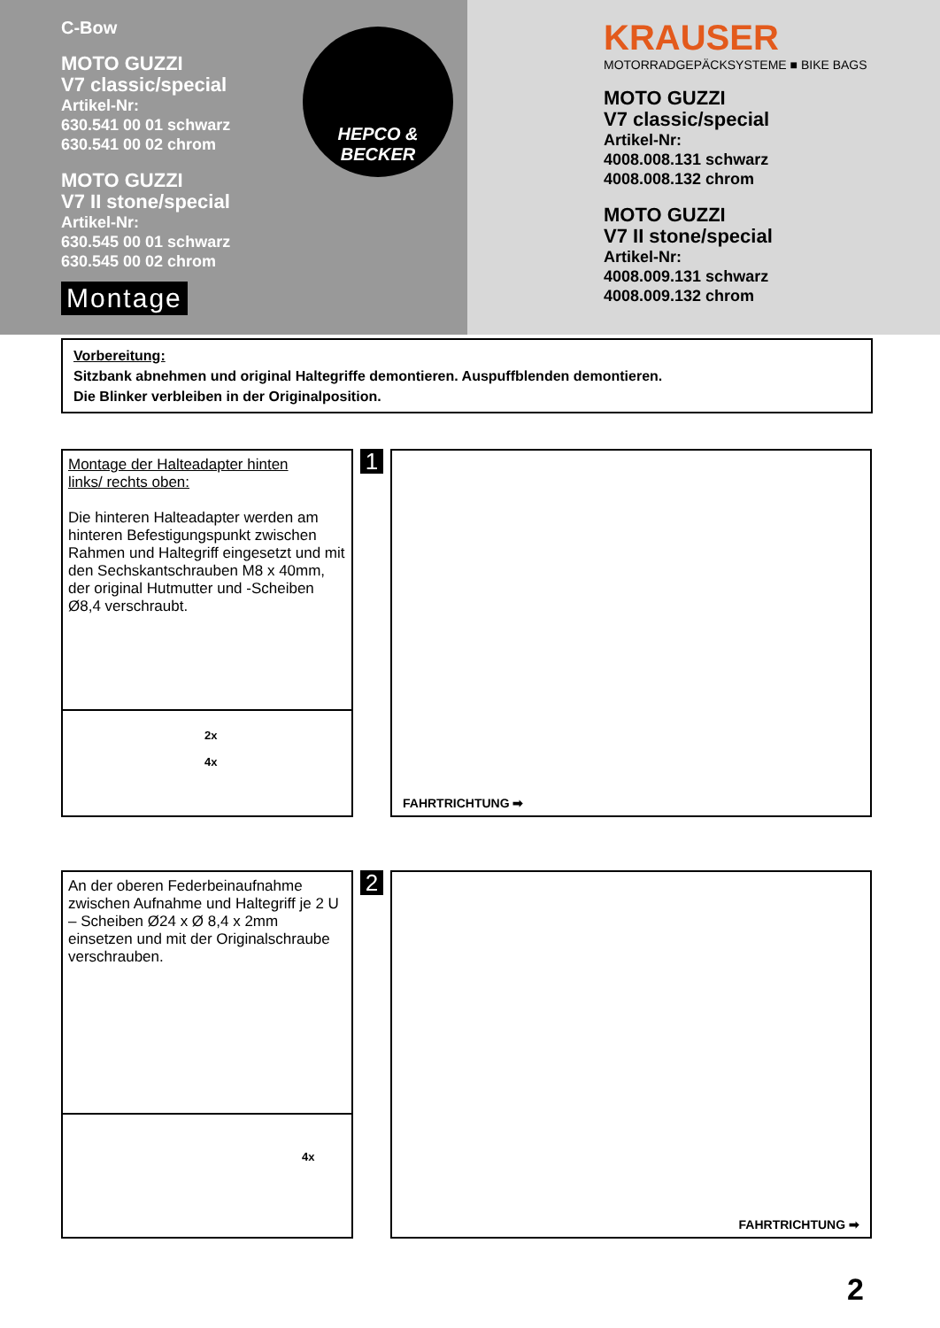C-Bow
MOTO GUZZI
V7 classic/special
Artikel-Nr:
630.541 00 01 schwarz
630.541 00 02 chrom
MOTO GUZZI
V7 II stone/special
Artikel-Nr:
630.545 00 01 schwarz
630.545 00 02 chrom
Montage
HEPCO &
BECKER
KRAUSER
MOTORRADGEPÄCKSYSTEME ■ BIKE BAGS
MOTO GUZZI
V7 classic/special
Artikel-Nr:
4008.008.131 schwarz
4008.008.132 chrom
MOTO GUZZI
V7 II stone/special
Artikel-Nr:
4008.009.131 schwarz
4008.009.132 chrom
Vorbereitung:
Sitzbank abnehmen und original Haltegriffe demontieren. Auspuffblenden demontieren.
Die Blinker verbleiben in der Originalposition.
Montage der Halteadapter hinten
links/ rechts oben:
Die hinteren Halteadapter werden am hinteren Befestigungspunkt zwischen Rahmen und Haltegriff eingesetzt und mit den Sechskantschrauben M8 x 40mm, der original Hutmutter und -Scheiben Ø8,4 verschraubt.
2x
4x
1
FAHRTRICHTUNG ➡
An der oberen Federbeinaufnahme zwischen Aufnahme und Haltegriff je 2 U – Scheiben Ø24 x Ø 8,4 x 2mm einsetzen und mit der Originalschraube verschrauben.
4x
2
FAHRTRICHTUNG ➡
2